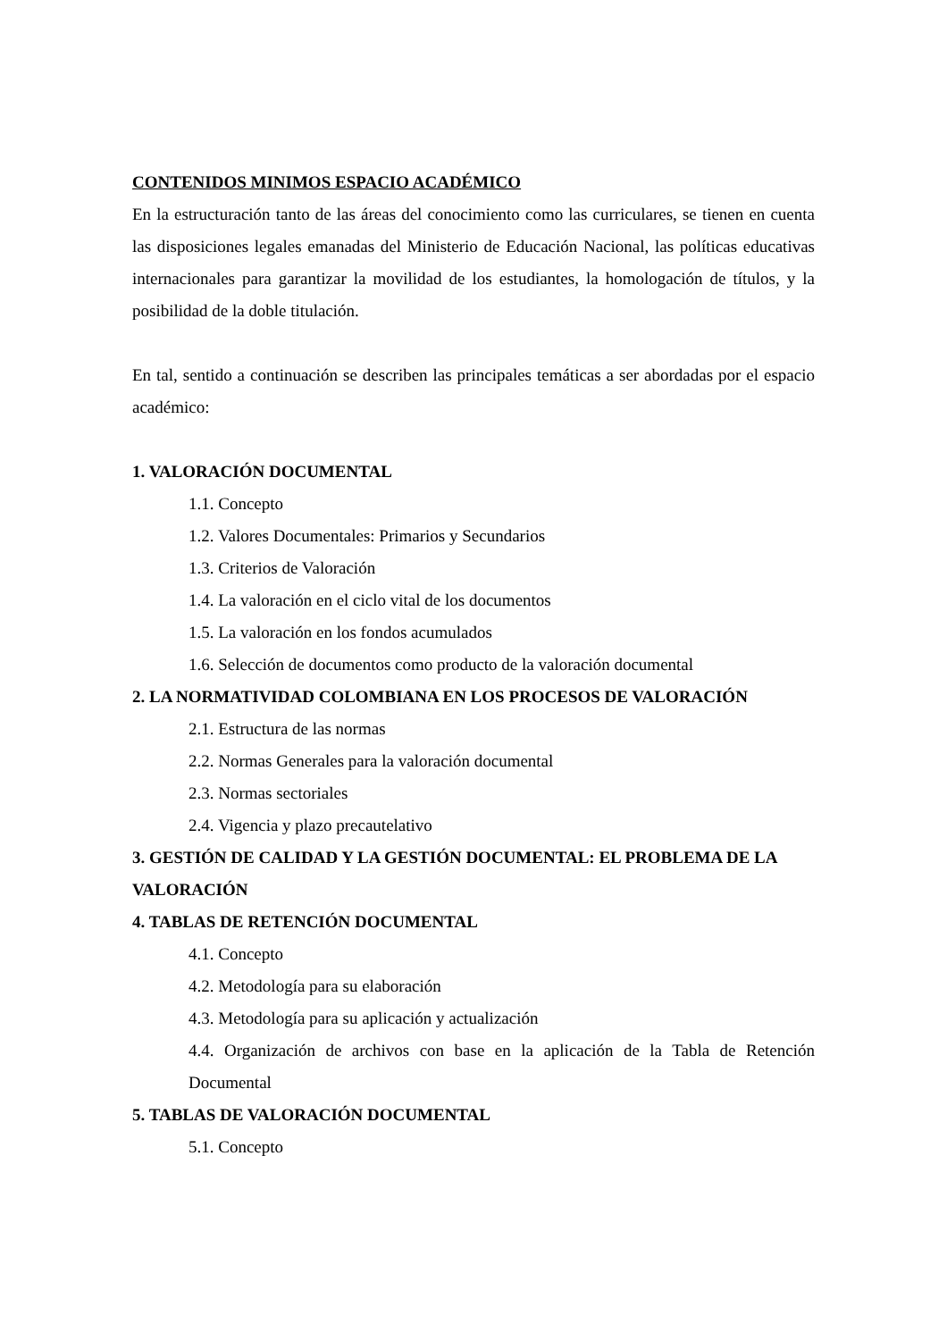CONTENIDOS MINIMOS ESPACIO ACADÉMICO
En la estructuración tanto de las áreas del conocimiento como las curriculares, se tienen en cuenta las disposiciones legales emanadas del Ministerio de Educación Nacional, las políticas educativas internacionales para garantizar la movilidad de los estudiantes, la homologación de títulos, y la posibilidad de la doble titulación.
En tal, sentido a continuación se describen las principales temáticas a ser abordadas por el espacio académico:
1. VALORACIÓN DOCUMENTAL
1.1. Concepto
1.2. Valores Documentales: Primarios y Secundarios
1.3. Criterios de Valoración
1.4. La valoración en el ciclo vital de los documentos
1.5. La valoración en los fondos acumulados
1.6. Selección de documentos como producto de la valoración documental
2. LA NORMATIVIDAD COLOMBIANA EN LOS PROCESOS DE VALORACIÓN
2.1. Estructura de las normas
2.2. Normas Generales para la valoración documental
2.3. Normas sectoriales
2.4. Vigencia y plazo precautelativo
3. GESTIÓN DE CALIDAD Y LA GESTIÓN DOCUMENTAL: EL PROBLEMA DE LA VALORACIÓN
4. TABLAS DE RETENCIÓN DOCUMENTAL
4.1. Concepto
4.2. Metodología para su elaboración
4.3. Metodología para su aplicación y actualización
4.4. Organización de archivos con base en la aplicación de la Tabla de Retención Documental
5. TABLAS DE VALORACIÓN DOCUMENTAL
5.1. Concepto